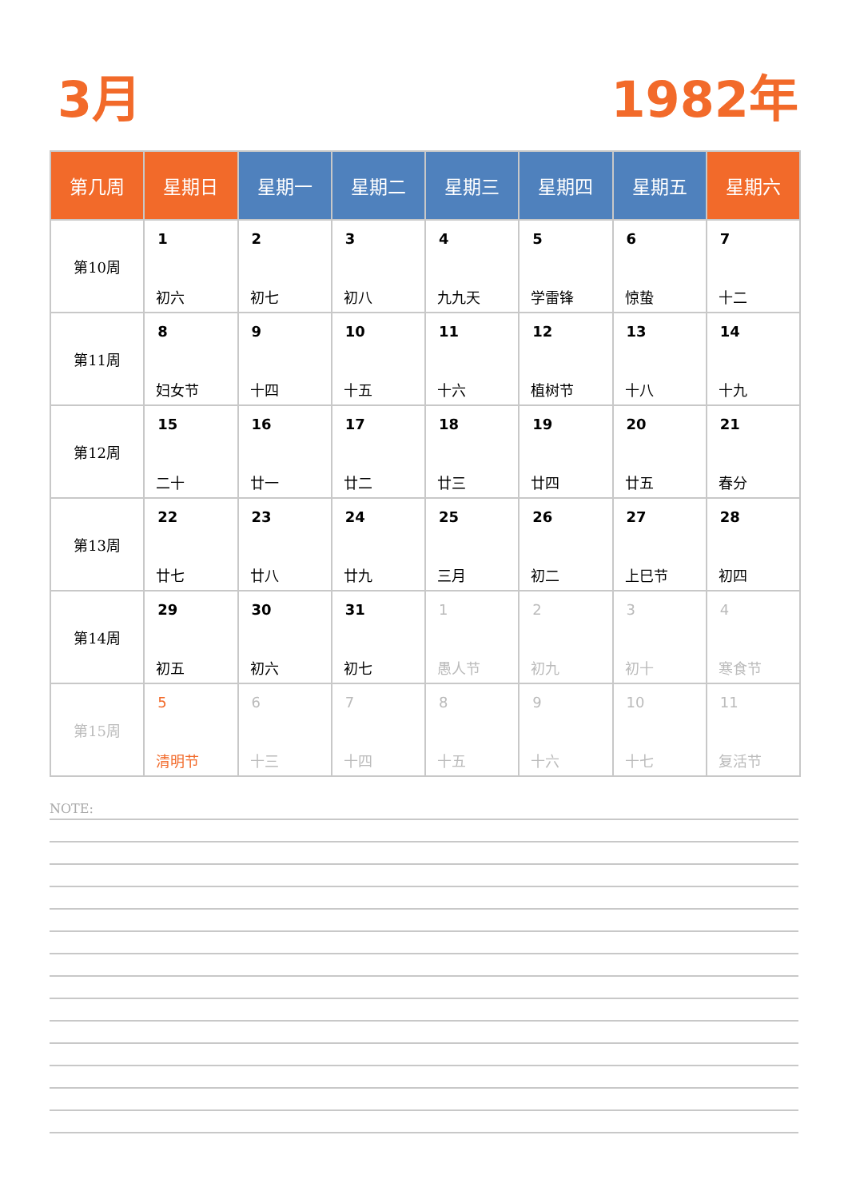3月 1982年
| 第几周 | 星期日 | 星期一 | 星期二 | 星期三 | 星期四 | 星期五 | 星期六 |
| --- | --- | --- | --- | --- | --- | --- | --- |
| 第10周 | 1 初六 | 2 初七 | 3 初八 | 4 九九天 | 5 学雷锋 | 6 惊蛰 | 7 十二 |
| 第11周 | 8 妇女节 | 9 十四 | 10 十五 | 11 十六 | 12 植树节 | 13 十八 | 14 十九 |
| 第12周 | 15 二十 | 16 廿一 | 17 廿二 | 18 廿三 | 19 廿四 | 20 廿五 | 21 春分 |
| 第13周 | 22 廿七 | 23 廿八 | 24 廿九 | 25 三月 | 26 初二 | 27 上巳节 | 28 初四 |
| 第14周 | 29 初五 | 30 初六 | 31 初七 | 1 愚人节 | 2 初九 | 3 初十 | 4 寒食节 |
| 第15周 | 5 清明节 | 6 十三 | 7 十四 | 8 十五 | 9 十六 | 10 十七 | 11 复活节 |
NOTE: